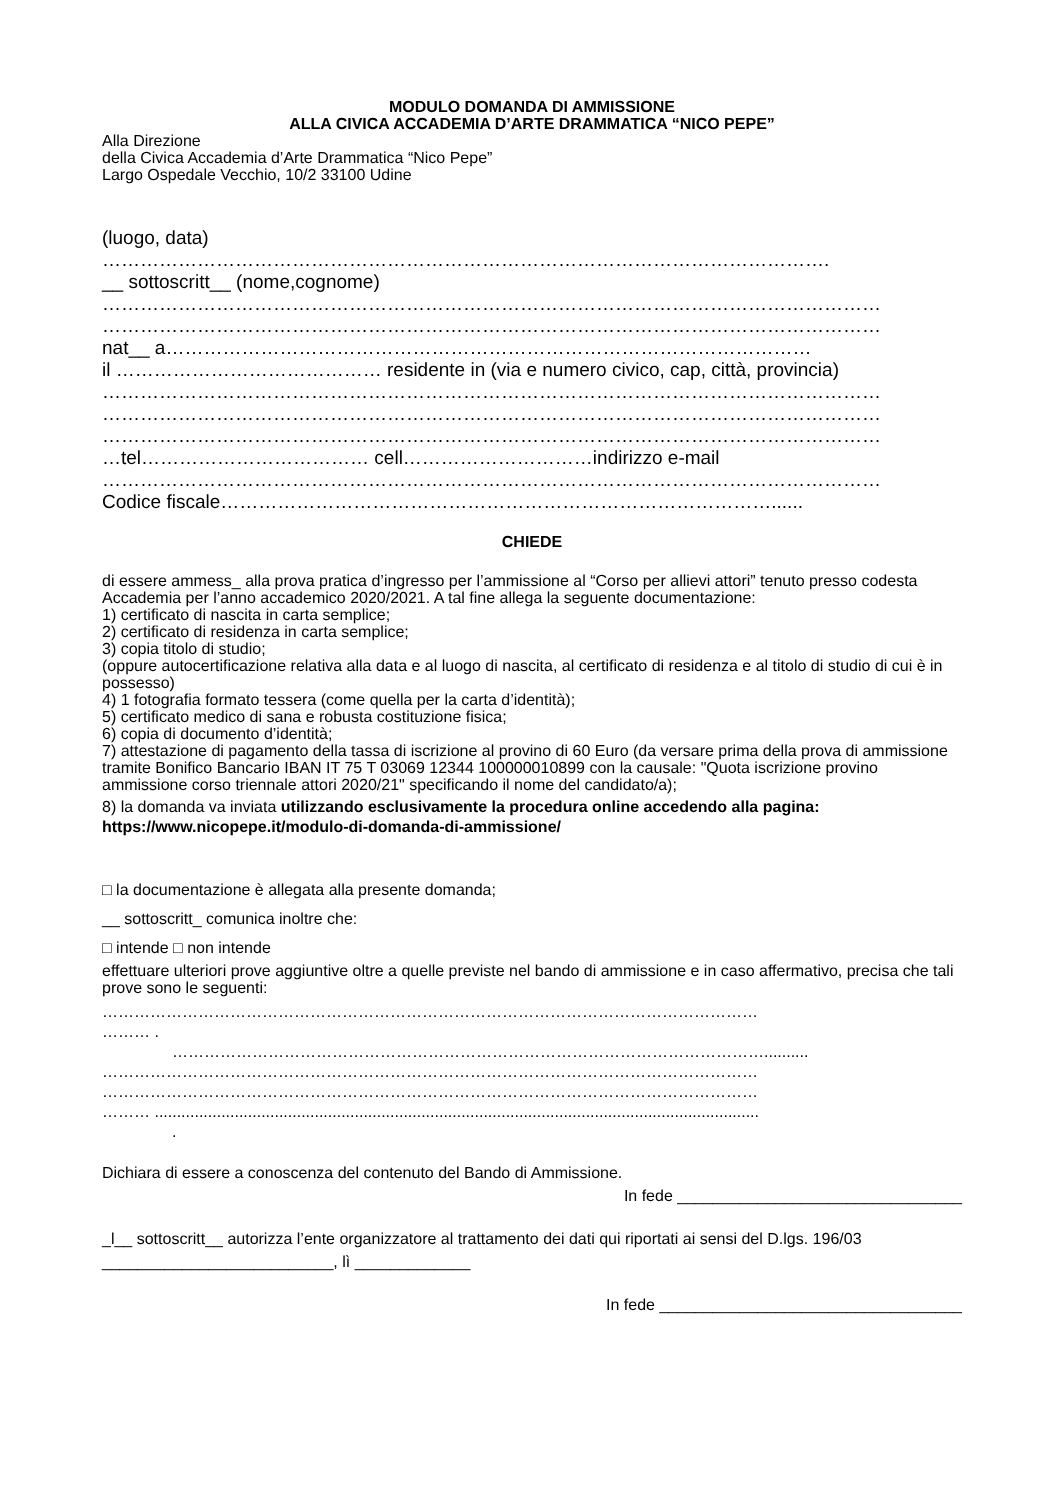MODULO DOMANDA DI AMMISSIONE
ALLA CIVICA ACCADEMIA D’ARTE DRAMMATICA “NICO PEPE”
Alla Direzione
della Civica Accademia d’Arte Drammatica “Nico Pepe”
Largo Ospedale Vecchio, 10/2 33100 Udine
(luogo, data)
…………………………………………………………………………………………………….
__ sottoscritt__ (nome,cognome)
……………………………………………………………………………………………………………
……………………………………………………………………………………………………………
nat__ a…………………………………………………………………………………………
il …………………………………… residente in (via e numero civico, cap, città, provincia)
……………………………………………………………………………………………………………
……………………………………………………………………………………………………………
……………………………………………………………………………………………………………
…tel……………………………… cell…………………………indirizzo e-mail
……………………………………………………………………………………………………………
Codice fiscale……………………………………………………………………………......
CHIEDE
di essere ammess_ alla prova pratica d’ingresso per l’ammissione al “Corso per allievi attori” tenuto presso codesta Accademia per l’anno accademico 2020/2021. A tal fine allega la seguente documentazione:
1) certificato di nascita in carta semplice;
2) certificato di residenza in carta semplice;
3) copia titolo di studio;
(oppure autocertificazione relativa alla data e al luogo di nascita, al certificato di residenza e al titolo di studio di cui è in possesso)
4) 1 fotografia formato tessera (come quella per la carta d’identità);
5) certificato medico di sana e robusta costituzione fisica;
6) copia di documento d’identità;
7) attestazione di pagamento della tassa di iscrizione al provino di 60 Euro (da versare prima della prova di ammissione tramite Bonifico Bancario IBAN IT 75 T 03069 12344 100000010899 con la causale: "Quota iscrizione provino ammissione corso triennale attori 2020/21" specificando il nome del candidato/a);
8) la domanda va inviata utilizzando esclusivamente la procedura online accedendo alla pagina: https://www.nicopepe.it/modulo-di-domanda-di-ammissione/
□ la documentazione è allegata alla presente domanda;
__ sottoscritt_ comunica inoltre che:
□ intende □ non intende
effettuare ulteriori prove aggiuntive oltre a quelle previste nel bando di ammissione e in caso affermativo, precisa che tali prove sono le seguenti:
……………………………………………………………………………………………………………
……… .
…………………………………………………………………………………………………..........
……………………………………………………………………………………………………………
……………………………………………………………………………………………………………
……… ........................................................................................................................................
.
Dichiara di essere a conoscenza del contenuto del Bando di Ammissione.
In fede ________________________________
_l__ sottoscritt__ autorizza l’ente organizzatore al trattamento dei dati qui riportati ai sensi del D.lgs. 196/03
__________________________, lì _____________
In fede __________________________________